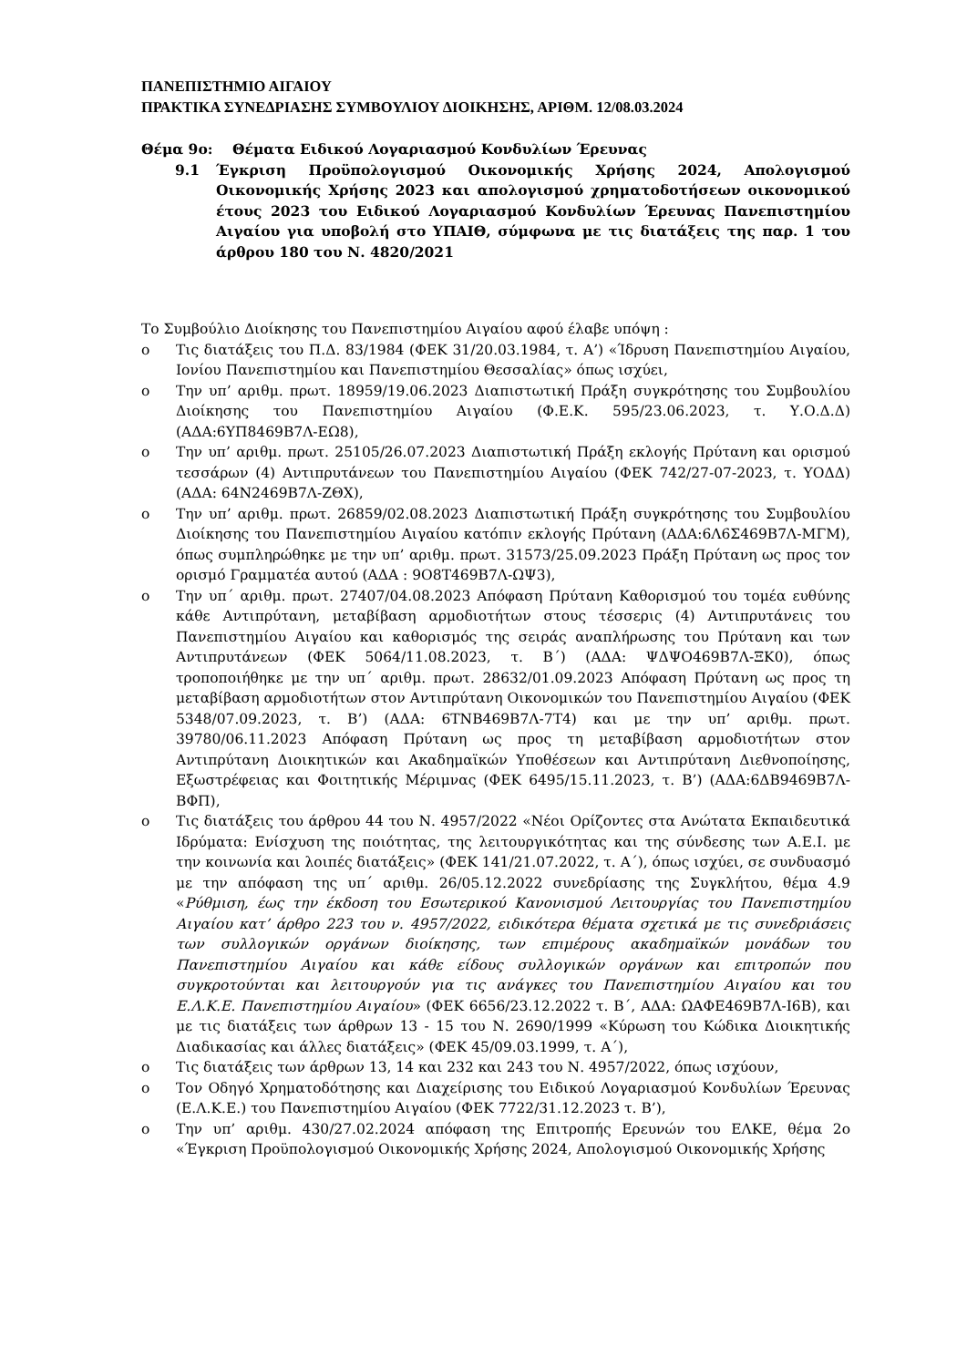ΠΑΝΕΠΙΣΤΗΜΙΟ ΑΙΓΑΙΟΥ
ΠΡΑΚΤΙΚΑ ΣΥΝΕΔΡΙΑΣΗΣ ΣΥΜΒΟΥΛΙΟΥ ΔΙΟΙΚΗΣΗΣ, ΑΡΙΘΜ. 12/08.03.2024
Θέμα 9ο: Θέματα Ειδικού Λογαριασμού Κονδυλίων Έρευνας
9.1 Έγκριση Προϋπολογισμού Οικονομικής Χρήσης 2024, Απολογισμού Οικονομικής Χρήσης 2023 και απολογισμού χρηματοδοτήσεων οικονομικού έτους 2023 του Ειδικού Λογαριασμού Κονδυλίων Έρευνας Πανεπιστημίου Αιγαίου για υποβολή στο ΥΠΑΙΘ, σύμφωνα με τις διατάξεις της παρ. 1 του άρθρου 180 του Ν. 4820/2021
Το Συμβούλιο Διοίκησης του Πανεπιστημίου Αιγαίου αφού έλαβε υπόψη :
o Τις διατάξεις του Π.Δ. 83/1984 (ΦΕΚ 31/20.03.1984, τ. Α’) «Ίδρυση Πανεπιστημίου Αιγαίου, Ιονίου Πανεπιστημίου και Πανεπιστημίου Θεσσαλίας» όπως ισχύει,
o Την υπ’ αριθμ. πρωτ. 18959/19.06.2023 Διαπιστωτική Πράξη συγκρότησης του Συμβουλίου Διοίκησης του Πανεπιστημίου Αιγαίου (Φ.Ε.Κ. 595/23.06.2023, τ. Υ.Ο.Δ.Δ) (ΑΔΑ:6ΥΠ8469Β7Λ-ΕΩ8),
o Την υπ’ αριθμ. πρωτ. 25105/26.07.2023 Διαπιστωτική Πράξη εκλογής Πρύτανη και ορισμού τεσσάρων (4) Αντιπρυτάνεων του Πανεπιστημίου Αιγαίου (ΦΕΚ 742/27-07-2023, τ. ΥΟΔΔ) (ΑΔΑ: 64Ν2469Β7Λ-ΖΘΧ),
o Την υπ’ αριθμ. πρωτ. 26859/02.08.2023 Διαπιστωτική Πράξη συγκρότησης του Συμβουλίου Διοίκησης του Πανεπιστημίου Αιγαίου κατόπιν εκλογής Πρύτανη (ΑΔΑ:6Λ6Σ469Β7Λ-ΜΓΜ), όπως συμπληρώθηκε με την υπ’ αριθμ. πρωτ. 31573/25.09.2023 Πράξη Πρύτανη ως προς τον ορισμό Γραμματέα αυτού (ΑΔΑ : 9Ο8Τ469Β7Λ-ΩΨ3),
o Την υπ΄ αριθμ. πρωτ. 27407/04.08.2023 Απόφαση Πρύτανη Καθορισμού του τομέα ευθύνης κάθε Αντιπρύτανη, μεταβίβαση αρμοδιοτήτων στους τέσσερις (4) Αντιπρυτάνεις του Πανεπιστημίου Αιγαίου και καθορισμός της σειράς αναπλήρωσης του Πρύτανη και των Αντιπρυτάνεων (ΦΕΚ 5064/11.08.2023, τ. Β΄) (ΑΔΑ: ΨΔΨΟ469Β7Λ-ΞΚ0), όπως τροποποιήθηκε με την υπ΄ αριθμ. πρωτ. 28632/01.09.2023 Απόφαση Πρύτανη ως προς τη μεταβίβαση αρμοδιοτήτων στον Αντιπρύτανη Οικονομικών του Πανεπιστημίου Αιγαίου (ΦΕΚ 5348/07.09.2023, τ. Β’) (ΑΔΑ: 6ΤΝΒ469Β7Λ-7Τ4) και με την υπ’ αριθμ. πρωτ. 39780/06.11.2023 Απόφαση Πρύτανη ως προς τη μεταβίβαση αρμοδιοτήτων στον Αντιπρύτανη Διοικητικών και Ακαδημαϊκών Υποθέσεων και Αντιπρύτανη Διεθνοποίησης, Εξωστρέφειας και Φοιτητικής Μέριμνας (ΦΕΚ 6495/15.11.2023, τ. Β’) (ΑΔΑ:6ΔΒ9469Β7Λ-ΒΦΠ),
o Τις διατάξεις του άρθρου 44 του Ν. 4957/2022 «Νέοι Ορίζοντες στα Ανώτατα Εκπαιδευτικά Ιδρύματα: Ενίσχυση της ποιότητας, της λειτουργικότητας και της σύνδεσης των Α.Ε.Ι. με την κοινωνία και λοιπές διατάξεις» (ΦΕΚ 141/21.07.2022, τ. Α΄), όπως ισχύει, σε συνδυασμό με την απόφαση της υπ΄ αριθμ. 26/05.12.2022 συνεδρίασης της Συγκλήτου, θέμα 4.9 «Ρύθμιση, έως την έκδοση του Εσωτερικού Κανονισμού Λειτουργίας του Πανεπιστημίου Αιγαίου κατ’ άρθρο 223 του ν. 4957/2022, ειδικότερα θέματα σχετικά με τις συνεδριάσεις των συλλογικών οργάνων διοίκησης, των επιμέρους ακαδημαϊκών μονάδων του Πανεπιστημίου Αιγαίου και κάθε είδους συλλογικών οργάνων και επιτροπών που συγκροτούνται και λειτουργούν για τις ανάγκες του Πανεπιστημίου Αιγαίου και του Ε.Λ.Κ.Ε. Πανεπιστημίου Αιγαίου» (ΦΕΚ 6656/23.12.2022 τ. Β΄, ΑΔΑ: ΩΑΦΕ469Β7Λ-Ι6Β), και με τις διατάξεις των άρθρων 13 - 15 του Ν. 2690/1999 «Κύρωση του Κώδικα Διοικητικής Διαδικασίας και άλλες διατάξεις» (ΦΕΚ 45/09.03.1999, τ. Α΄),
o Τις διατάξεις των άρθρων 13, 14 και 232 και 243 του Ν. 4957/2022, όπως ισχύουν,
o Τον Οδηγό Χρηματοδότησης και Διαχείρισης του Ειδικού Λογαριασμού Κονδυλίων Έρευνας (Ε.Λ.Κ.Ε.) του Πανεπιστημίου Αιγαίου (ΦΕΚ 7722/31.12.2023 τ. Β’),
o Την υπ’ αριθμ. 430/27.02.2024 απόφαση της Επιτροπής Ερευνών του ΕΛΚΕ, θέμα 2ο «Έγκριση Προϋπολογισμού Οικονομικής Χρήσης 2024, Απολογισμού Οικονομικής Χρήσης